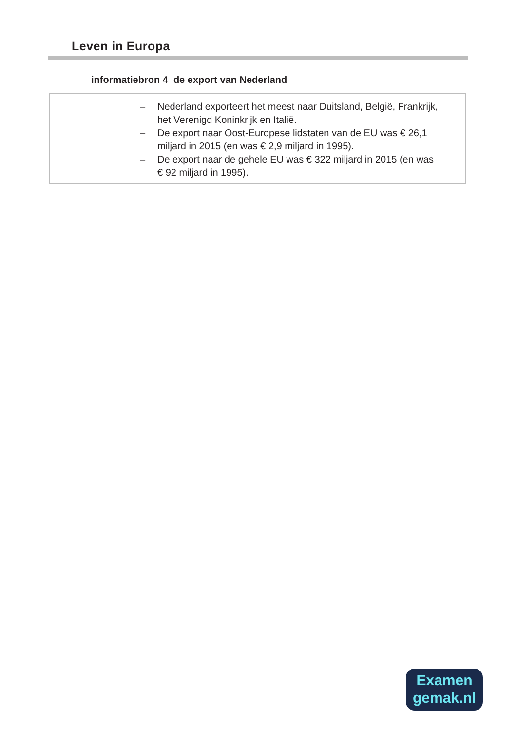Leven in Europa
informatiebron 4 de export van Nederland
– Nederland exporteert het meest naar Duitsland, België, Frankrijk, het Verenigd Koninkrijk en Italië.
– De export naar Oost-Europese lidstaten van de EU was € 26,1 miljard in 2015 (en was € 2,9 miljard in 1995).
– De export naar de gehele EU was € 322 miljard in 2015 (en was
€ 92 miljard in 1995).
Examen
gemak.nl